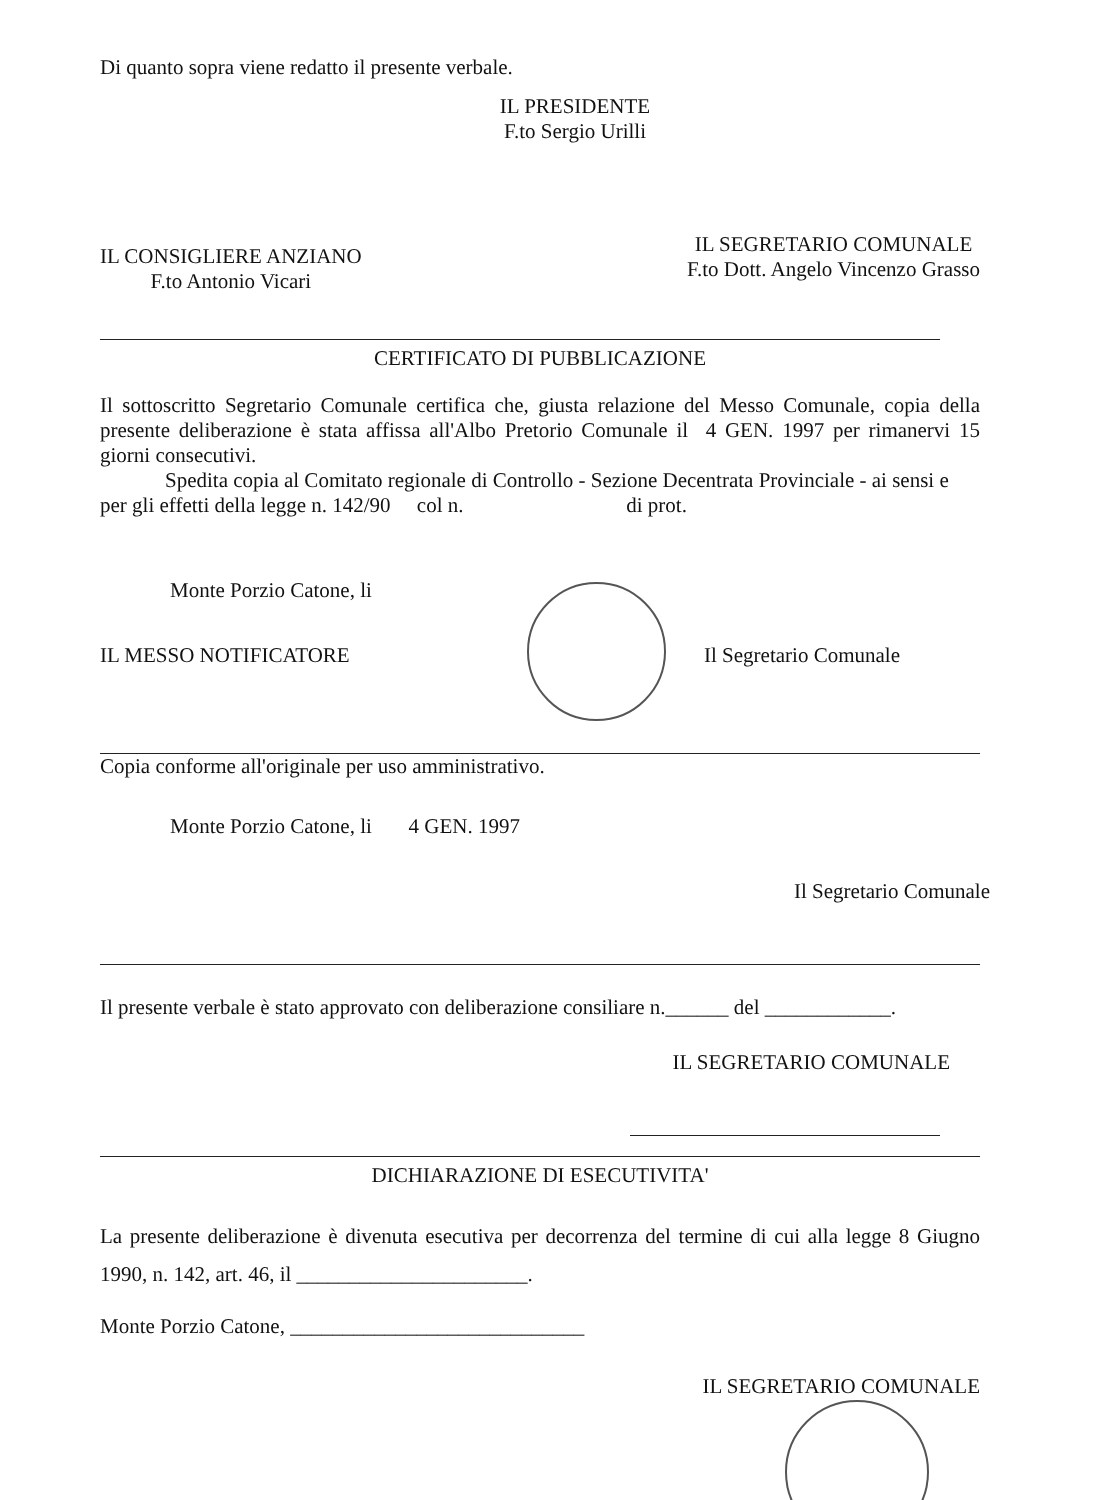Di quanto sopra viene redatto il presente verbale.
IL PRESIDENTE
F.to Sergio Urilli
IL CONSIGLIERE ANZIANO
F.to Antonio Vicari
IL SEGRETARIO COMUNALE
F.to Dott. Angelo Vincenzo Grasso
CERTIFICATO DI PUBBLICAZIONE
Il sottoscritto Segretario Comunale certifica che, giusta relazione del Messo Comunale, copia della presente deliberazione è stata affissa all'Albo Pretorio Comunale il 4 GEN. 1997 per rimanervi 15 giorni consecutivi.
Spedita copia al Comitato regionale di Controllo - Sezione Decentrata Provinciale - ai sensi e per gli effetti della legge n. 142/90 col n. di prot.
Monte Porzio Catone, li
IL MESSO NOTIFICATORE Il Segretario Comunale
Copia conforme all'originale per uso amministrativo.
Monte Porzio Catone, li 4 GEN. 1997
Il Segretario Comunale
Il presente verbale è stato approvato con deliberazione consiliare n.______ del ____________.
IL SEGRETARIO COMUNALE
DICHIARAZIONE DI ESECUTIVITA'
La presente deliberazione è divenuta esecutiva per decorrenza del termine di cui alla legge 8 Giugno 1990, n. 142, art. 46, il ______________________.
Monte Porzio Catone, ____________________________
IL SEGRETARIO COMUNALE